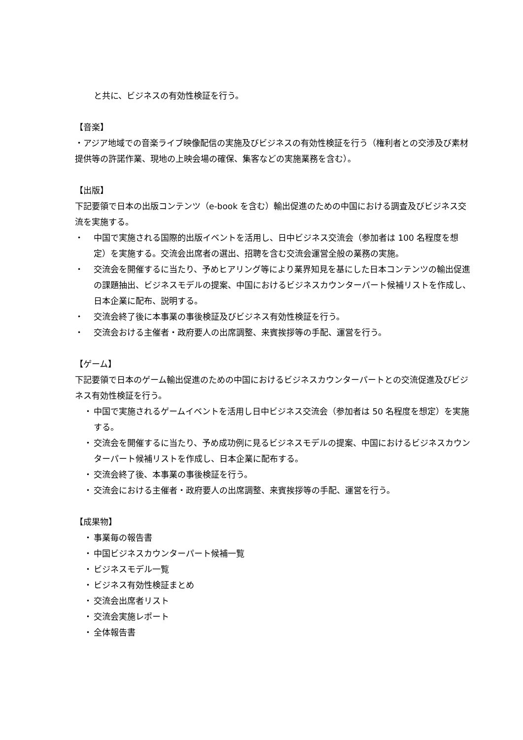と共に、ビジネスの有効性検証を行う。
【音楽】
・アジア地域での音楽ライブ映像配信の実施及びビジネスの有効性検証を行う（権利者との交渉及び素材提供等の許諾作業、現地の上映会場の確保、集客などの実施業務を含む）。
【出版】
下記要領で日本の出版コンテンツ（e-book を含む）輸出促進のための中国における調査及びビジネス交流を実施する。
・ 中国で実施される国際的出版イベントを活用し、日中ビジネス交流会（参加者は 100 名程度を想定）を実施する。交流会出席者の選出、招聘を含む交流会運営全般の業務の実施。
・ 交流会を開催するに当たり、予めヒアリング等により業界知見を基にした日本コンテンツの輸出促進の課題抽出、ビジネスモデルの提案、中国におけるビジネスカウンターパート候補リストを作成し、日本企業に配布、説明する。
・ 交流会終了後に本事業の事後検証及びビジネス有効性検証を行う。
・ 交流会おける主催者・政府要人の出席調整、来賓挨拶等の手配、運営を行う。
【ゲーム】
下記要領で日本のゲーム輸出促進のための中国におけるビジネスカウンターパートとの交流促進及びビジネス有効性検証を行う。
・ 中国で実施されるゲームイベントを活用し日中ビジネス交流会（参加者は 50 名程度を想定）を実施する。
・ 交流会を開催するに当たり、予め成功例に見るビジネスモデルの提案、中国におけるビジネスカウンターパート候補リストを作成し、日本企業に配布する。
・ 交流会終了後、本事業の事後検証を行う。
・ 交流会における主催者・政府要人の出席調整、来賓挨拶等の手配、運営を行う。
【成果物】
・ 事業毎の報告書
・ 中国ビジネスカウンターパート候補一覧
・ ビジネスモデル一覧
・ ビジネス有効性検証まとめ
・ 交流会出席者リスト
・ 交流会実施レポート
・ 全体報告書